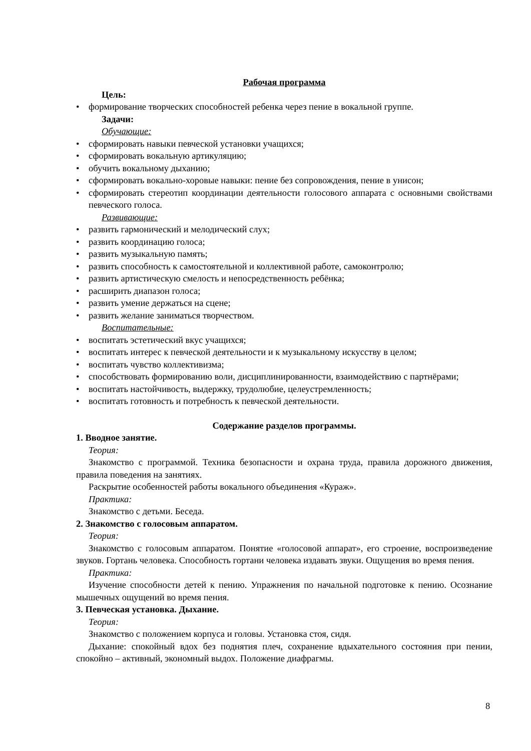Рабочая программа
Цель:
• формирование творческих способностей ребенка через пение в вокальной группе.
Задачи:
Обучающие:
• сформировать навыки певческой установки учащихся;
• сформировать вокальную артикуляцию;
• обучить вокальному дыханию;
• сформировать вокально-хоровые навыки: пение без сопровождения, пение в унисон;
• сформировать стереотип координации деятельности голосового аппарата с основными свойствами певческого голоса.
Развивающие:
• развить гармонический и мелодический слух;
• развить координацию голоса;
• развить музыкальную память;
• развить способность к самостоятельной и коллективной работе, самоконтролю;
• развить артистическую смелость и непосредственность ребёнка;
• расширить диапазон голоса;
• развить умение держаться на сцене;
• развить желание заниматься творчеством.
Воспитательные:
• воспитать эстетический вкус учащихся;
• воспитать интерес к певческой деятельности и к музыкальному искусству в целом;
• воспитать чувство коллективизма;
• способствовать формированию воли, дисциплинированности, взаимодействию с партнёрами;
• воспитать настойчивость, выдержку, трудолюбие, целеустремленность;
• воспитать готовность и потребность к певческой деятельности.
Содержание разделов программы.
1. Вводное занятие.
Теория:
Знакомство с программой. Техника безопасности и охрана труда, правила дорожного движения, правила поведения на занятиях.
Раскрытие особенностей работы вокального объединения «Кураж».
Практика:
Знакомство с детьми. Беседа.
2. Знакомство с голосовым аппаратом.
Теория:
Знакомство с голосовым аппаратом. Понятие «голосовой аппарат», его строение, воспроизведение звуков. Гортань человека. Способность гортани человека издавать звуки. Ощущения во время пения.
Практика:
Изучение способности детей к пению. Упражнения по начальной подготовке к пению. Осознание мышечных ощущений во время пения.
3. Певческая установка. Дыхание.
Теория:
Знакомство с положением корпуса и головы. Установка стоя, сидя.
Дыхание: спокойный вдох без поднятия плеч, сохранение вдыхательного состояния при пении, спокойно – активный, экономный выдох. Положение диафрагмы.
8